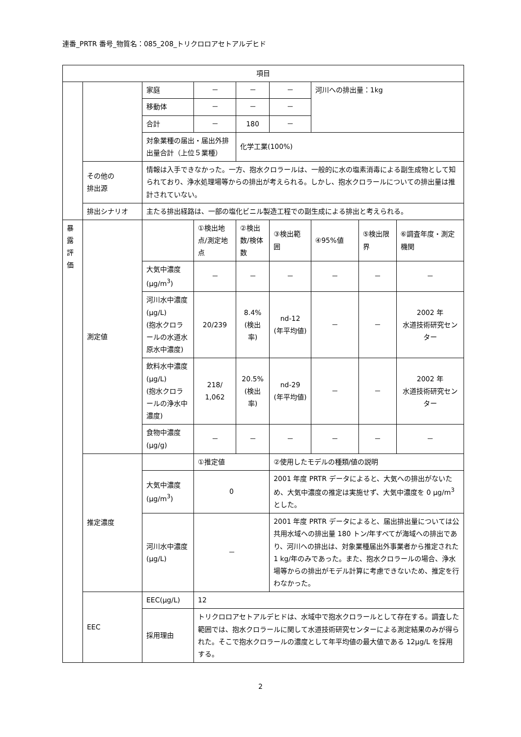連番_PRTR 番号_物質名：085_208_トリクロロアセトアルデヒド
| 項目 | | | | | | | | | |
| --- | --- | --- | --- | --- | --- | --- | --- | --- | --- |
| | | 家庭 | － | － | | － | 河川への排出量：1kg | | |
| | | 移動体 | － | － | | － | | | |
| | | 合計 | － | 180 | | － | | | |
| | | 対象業種の届出・届出外排出量合計（上位５業種） | | 化学工業(100%) | | | | | |
| | その他の 排出源 | 情報は入手できなかった。一方、抱水クロラールは、一般的に水の塩素消毒による副生成物として知られており、浄水処理場等からの排出が考えられる。しかし、抱水クロラールについての排出量は推計されていない。 | | | | | | | |
| | 排出シナリオ | 主たる排出経路は、一部の塩化ビニル製造工程での副生成による排出と考えられる。 | | | | | | | |
| 暴 露 評 価 | 測定値 | | ①検出地点/測定地点 | ②検出数/検体数 | ③検出範囲 | | ④95%値 | ⑤検出限界 | ⑥調査年度・測定機関 |
| | | 大気中濃度 (μg/m<sup>3</sup>) | － | － | － | | － | － | － |
| | | 河川水中濃度 (μg/L) (抱水クロラールの水道水原水中濃度) | 20/239 | 8.4% (検出率) | nd-12 (年平均値) | | － | － | 2002 年 水道技術研究センター |
| | | 飲料水中濃度 (μg/L) (抱水クロラールの浄水中濃度) | 218/ 1,062 | 20.5% (検出率) | nd-29 (年平均値) | | － | － | 2002 年 水道技術研究センター |
| | | 食物中濃度 (μg/g) | － | － | － | | － | － | － |
| | 推定濃度 | | ①推定値 | | ②使用したモデルの種類/値の説明 | | | | |
| | | 大気中濃度 (μg/m<sup>3</sup>) | 0 | | 2001 年度 PRTR データによると、大気への排出がないため、大気中濃度の推定は実施せず、大気中濃度を 0 μg/m<sup>3</sup> とした。 | | | | |
| | | 河川水中濃度 (μg/L) | － | | 2001 年度 PRTR データによると、届出排出量については公共用水域への排出量 180 トン/年すべてが海域への排出であり、河川への排出は、対象業種届出外事業者から推定された 1 kg/年のみであった。また、抱水クロラールの場合、浄水場等からの排出がモデル計算に考慮できないため、推定を行わなかった。 | | | | |
| | EEC | EEC(μg/L) | 12 | | | | | | |
| | | 採用理由 | トリクロロアセトアルデヒドは、水域中で抱水クロラールとして存在する。調査した範囲では、抱水クロラールに関して水道技術研究センターによる測定結果のみが得られた。そこで抱水クロラールの濃度として年平均値の最大値である 12μg/L を採用する。 | | | | | | |
2